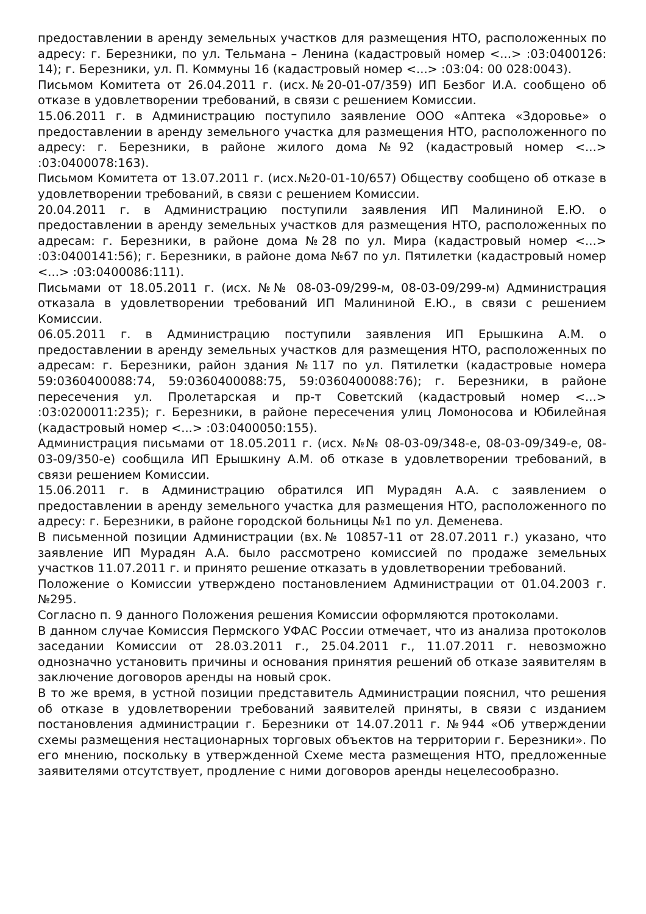предоставлении в аренду земельных участков для размещения НТО, расположенных по адресу: г. Березники, по ул. Тельмана – Ленина (кадастровый номер <...> :03:0400126: 14); г. Березники, ул. П. Коммуны 16 (кадастровый номер <...> :03:04: 00 028:0043).
Письмом Комитета от 26.04.2011 г. (исх.№20-01-07/359) ИП Безбог И.А. сообщено об отказе в удовлетворении требований, в связи с решением Комиссии.
15.06.2011 г. в Администрацию поступило заявление ООО «Аптека «Здоровье» о предоставлении в аренду земельного участка для размещения НТО, расположенного по адресу: г. Березники, в районе жилого дома №92 (кадастровый номер <...> :03:0400078:163).
Письмом Комитета от 13.07.2011 г. (исх.№20-01-10/657) Обществу сообщено об отказе в удовлетворении требований, в связи с решением Комиссии.
20.04.2011 г. в Администрацию поступили заявления ИП Малининой Е.Ю. о предоставлении в аренду земельных участков для размещения НТО, расположенных по адресам: г. Березники, в районе дома №28 по ул. Мира (кадастровый номер <...> :03:0400141:56); г. Березники, в районе дома №67 по ул. Пятилетки (кадастровый номер <...> :03:0400086:111).
Письмами от 18.05.2011 г. (исх. №№ 08-03-09/299-м, 08-03-09/299-м) Администрация отказала в удовлетворении требований ИП Малининой Е.Ю., в связи с решением Комиссии.
06.05.2011 г. в Администрацию поступили заявления ИП Ерышкина А.М. о предоставлении в аренду земельных участков для размещения НТО, расположенных по адресам: г. Березники, район здания №117 по ул. Пятилетки (кадастровые номера 59:0360400088:74, 59:0360400088:75, 59:0360400088:76); г. Березники, в районе пересечения ул. Пролетарская и пр-т Советский (кадастровый номер <...> :03:0200011:235); г. Березники, в районе пересечения улиц Ломоносова и Юбилейная (кадастровый номер <...> :03:0400050:155).
Администрация письмами от 18.05.2011 г. (исх. №№ 08-03-09/348-е, 08-03-09/349-е, 08-03-09/350-е) сообщила ИП Ерышкину А.М. об отказе в удовлетворении требований, в связи решением Комиссии.
15.06.2011 г. в Администрацию обратился ИП Мурадян А.А. с заявлением о предоставлении в аренду земельного участка для размещения НТО, расположенного по адресу: г. Березники, в районе городской больницы №1 по ул. Деменева.
В письменной позиции Администрации (вх.№ 10857-11 от 28.07.2011 г.) указано, что заявление ИП Мурадян А.А. было рассмотрено комиссией по продаже земельных участков 11.07.2011 г. и принято решение отказать в удовлетворении требований.
Положение о Комиссии утверждено постановлением Администрации от 01.04.2003 г. №295.
Согласно п. 9 данного Положения решения Комиссии оформляются протоколами.
В данном случае Комиссия Пермского УФАС России отмечает, что из анализа протоколов заседании Комиссии от 28.03.2011 г., 25.04.2011 г., 11.07.2011 г. невозможно однозначно установить причины и основания принятия решений об отказе заявителям в заключение договоров аренды на новый срок.
В то же время, в устной позиции представитель Администрации пояснил, что решения об отказе в удовлетворении требований заявителей приняты, в связи с изданием постановления администрации г. Березники от 14.07.2011 г. №944 «Об утверждении схемы размещения нестационарных торговых объектов на территории г. Березники». По его мнению, поскольку в утвержденной Схеме места размещения НТО, предложенные заявителями отсутствует, продление с ними договоров аренды нецелесообразно.